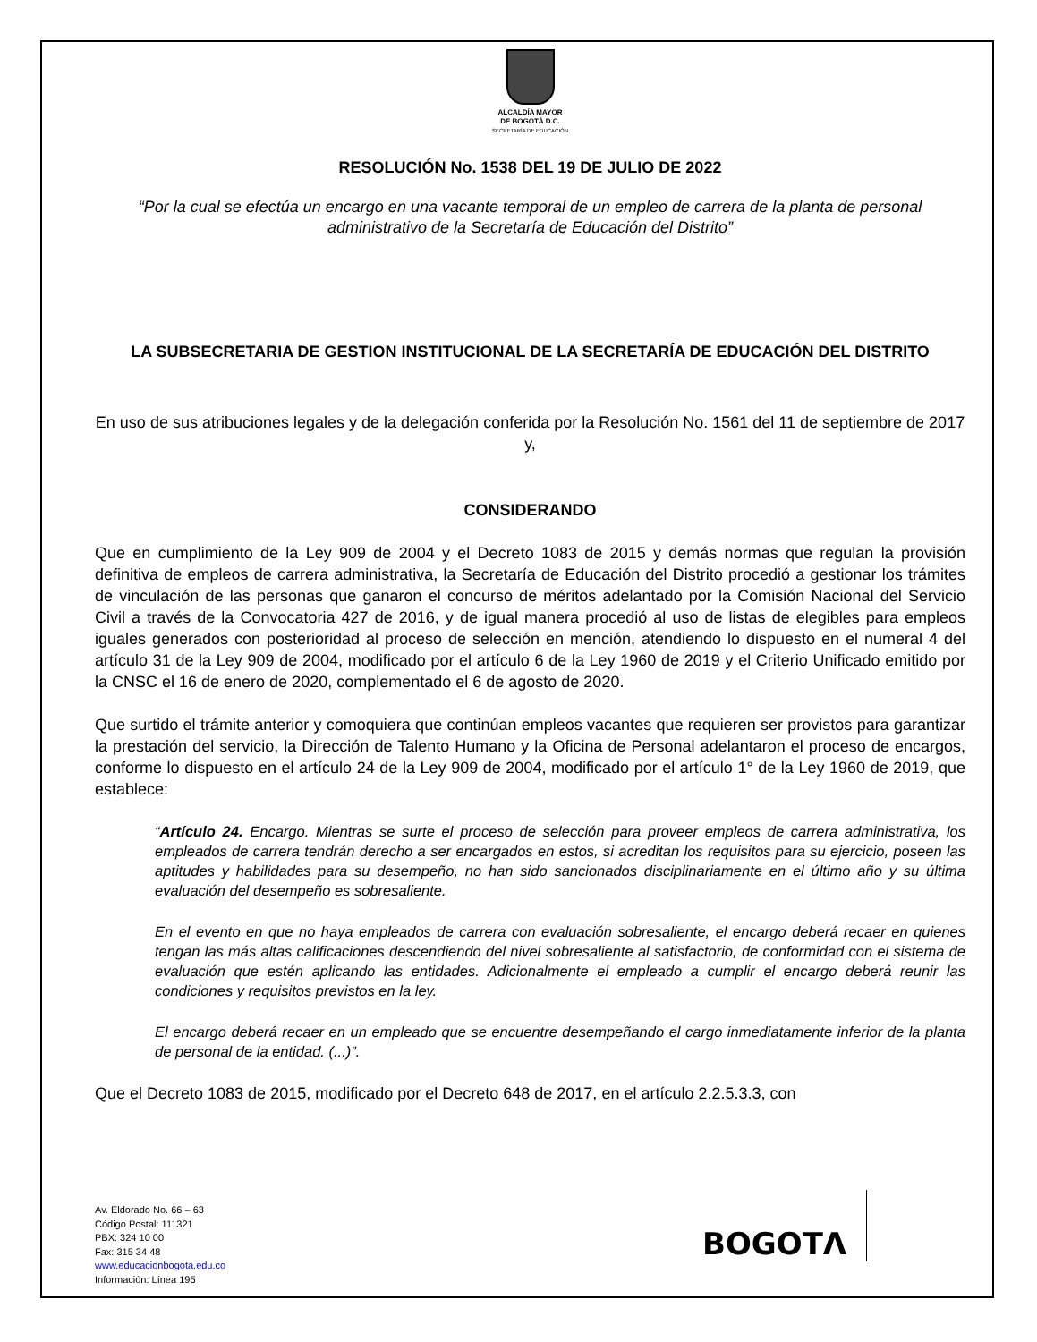ALCALDÍA MAYOR
DE BOGOTÁ D.C.
SECRETARÍA DE EDUCACIÓN
RESOLUCIÓN No. 1538 DEL 19 DE JULIO DE 2022
“Por la cual se efectúa un encargo en una vacante temporal de un empleo de carrera de la planta de personal administrativo de la Secretaría de Educación del Distrito”
LA SUBSECRETARIA DE GESTION INSTITUCIONAL DE LA SECRETARÍA DE EDUCACIÓN DEL DISTRITO
En uso de sus atribuciones legales y de la delegación conferida por la Resolución No. 1561 del 11 de septiembre de 2017 y,
CONSIDERANDO
Que en cumplimiento de la Ley 909 de 2004 y el Decreto 1083 de 2015 y demás normas que regulan la provisión definitiva de empleos de carrera administrativa, la Secretaría de Educación del Distrito procedió a gestionar los trámites de vinculación de las personas que ganaron el concurso de méritos adelantado por la Comisión Nacional del Servicio Civil a través de la Convocatoria 427 de 2016, y de igual manera procedió al uso de listas de elegibles para empleos iguales generados con posterioridad al proceso de selección en mención, atendiendo lo dispuesto en el numeral 4 del artículo 31 de la Ley 909 de 2004, modificado por el artículo 6 de la Ley 1960 de 2019 y el Criterio Unificado emitido por la CNSC el 16 de enero de 2020, complementado el 6 de agosto de 2020.
Que surtido el trámite anterior y comoquiera que continúan empleos vacantes que requieren ser provistos para garantizar la prestación del servicio, la Dirección de Talento Humano y la Oficina de Personal adelantaron el proceso de encargos, conforme lo dispuesto en el artículo 24 de la Ley 909 de 2004, modificado por el artículo 1° de la Ley 1960 de 2019, que establece:
“Artículo 24. Encargo. Mientras se surte el proceso de selección para proveer empleos de carrera administrativa, los empleados de carrera tendrán derecho a ser encargados en estos, si acreditan los requisitos para su ejercicio, poseen las aptitudes y habilidades para su desempeño, no han sido sancionados disciplinariamente en el último año y su última evaluación del desempeño es sobresaliente.
En el evento en que no haya empleados de carrera con evaluación sobresaliente, el encargo deberá recaer en quienes tengan las más altas calificaciones descendiendo del nivel sobresaliente al satisfactorio, de conformidad con el sistema de evaluación que estén aplicando las entidades. Adicionalmente el empleado a cumplir el encargo deberá reunir las condiciones y requisitos previstos en la ley.
El encargo deberá recaer en un empleado que se encuentre desempeñando el cargo inmediatamente inferior de la planta de personal de la entidad. (...)”.
Que el Decreto 1083 de 2015, modificado por el Decreto 648 de 2017, en el artículo 2.2.5.3.3, con
Av. Eldorado No. 66 – 63
Código Postal: 111321
PBX: 324 10 00
Fax: 315 34 48
www.educacionbogota.edu.co
Información: Línea 195
BOGOTΛ